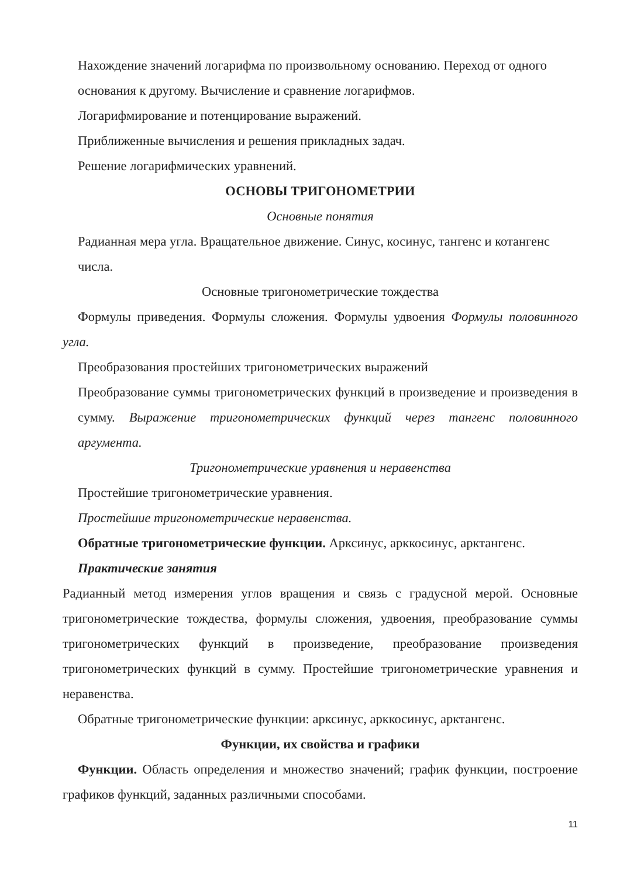Нахождение значений логарифма по произвольному основанию. Переход от одного основания к другому. Вычисление и сравнение логарифмов.
Логарифмирование и потенцирование выражений.
Приближенные вычисления и решения прикладных задач.
Решение логарифмических уравнений.
ОСНОВЫ ТРИГОНОМЕТРИИ
Основные понятия
Радианная мера угла. Вращательное движение. Синус, косинус, тангенс и котангенс числа.
Основные тригонометрические тождества
Формулы приведения. Формулы сложения. Формулы удвоения Формулы половинного угла.
Преобразования простейших тригонометрических выражений
Преобразование суммы тригонометрических функций в произведение и произведения в сумму. Выражение тригонометрических функций через тангенс половинного аргумента.
Тригонометрические уравнения и неравенства
Простейшие тригонометрические уравнения.
Простейшие тригонометрические неравенства.
Обратные тригонометрические функции. Арксинус, арккосинус, арктангенс.
Практические занятия
Радианный метод измерения углов вращения и связь с градусной мерой. Основные тригонометрические тождества, формулы сложения, удвоения, преобразование суммы тригонометрических функций в произведение, преобразование произведения тригонометрических функций в сумму. Простейшие тригонометрические уравнения и неравенства.
Обратные тригонометрические функции: арксинус, арккосинус, арктангенс.
Функции, их свойства и графики
Функции. Область определения и множество значений; график функции, построение графиков функций, заданных различными способами.
11